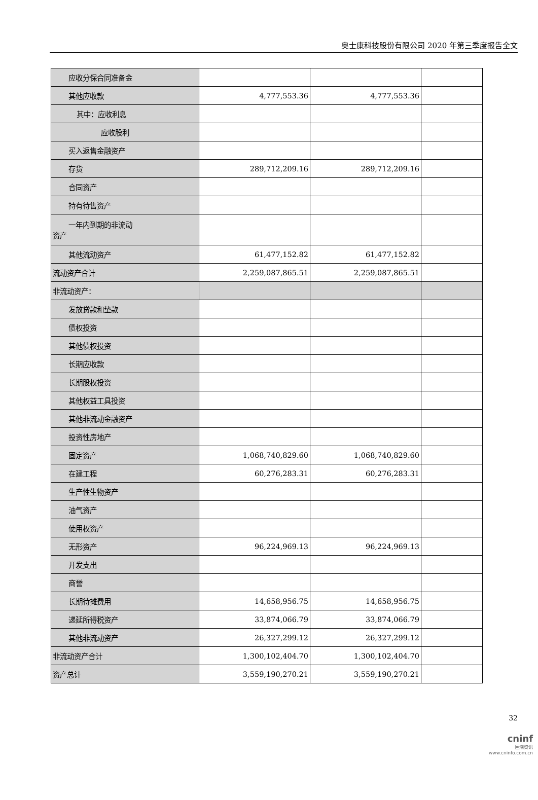奥士康科技股份有限公司 2020 年第三季度报告全文
| 应收分保合同准备金 | | | |
| 其他应收款 | 4,777,553.36 | 4,777,553.36 | |
| 其中：应收利息 | | | |
| 应收股利 | | | |
| 买入返售金融资产 | | | |
| 存货 | 289,712,209.16 | 289,712,209.16 | |
| 合同资产 | | | |
| 持有待售资产 | | | |
| 一年内到期的非流动 资产 | | | |
| 其他流动资产 | 61,477,152.82 | 61,477,152.82 | |
| 流动资产合计 | 2,259,087,865.51 | 2,259,087,865.51 | |
| 非流动资产： | | | |
| 发放贷款和垫款 | | | |
| 债权投资 | | | |
| 其他债权投资 | | | |
| 长期应收款 | | | |
| 长期股权投资 | | | |
| 其他权益工具投资 | | | |
| 其他非流动金融资产 | | | |
| 投资性房地产 | | | |
| 固定资产 | 1,068,740,829.60 | 1,068,740,829.60 | |
| 在建工程 | 60,276,283.31 | 60,276,283.31 | |
| 生产性生物资产 | | | |
| 油气资产 | | | |
| 使用权资产 | | | |
| 无形资产 | 96,224,969.13 | 96,224,969.13 | |
| 开发支出 | | | |
| 商誉 | | | |
| 长期待摊费用 | 14,658,956.75 | 14,658,956.75 | |
| 递延所得税资产 | 33,874,066.79 | 33,874,066.79 | |
| 其他非流动资产 | 26,327,299.12 | 26,327,299.12 | |
| 非流动资产合计 | 1,300,102,404.70 | 1,300,102,404.70 | |
| 资产总计 | 3,559,190,270.21 | 3,559,190,270.21 | |
32
cninf
巨潮资讯
www.cninfo.com.cn